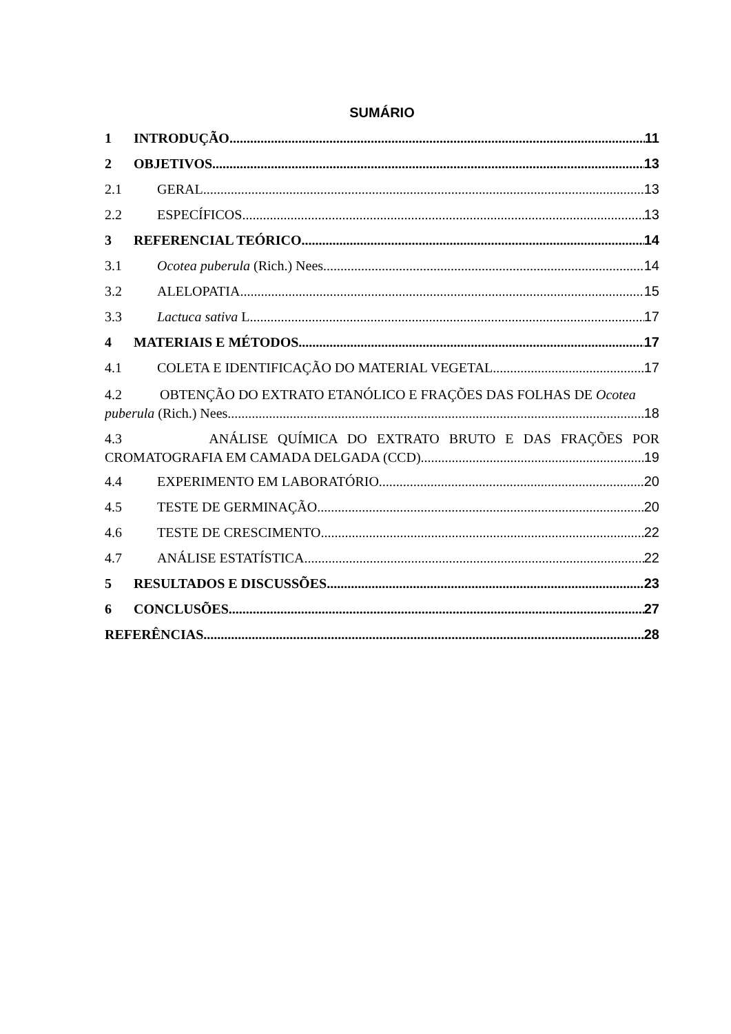SUMÁRIO
1 INTRODUÇÃO 11
2 OBJETIVOS 13
2.1 GERAL 13
2.2 ESPECÍFICOS 13
3 REFERENCIAL TEÓRICO 14
3.1 Ocotea puberula (Rich.) Nees 14
3.2 ALELOPATIA 15
3.3 Lactuca sativa L. 17
4 MATERIAIS E MÉTODOS 17
4.1 COLETA E IDENTIFICAÇÃO DO MATERIAL VEGETAL 17
4.2 OBTENÇÃO DO EXTRATO ETANÓLICO E FRAÇÕES DAS FOLHAS DE Ocotea
puberula (Rich.) Nees 18
4.3 ANÁLISE QUÍMICA DO EXTRATO BRUTO E DAS FRAÇÕES POR
CROMATOGRAFIA EM CAMADA DELGADA (CCD) 19
4.4 EXPERIMENTO EM LABORATÓRIO 20
4.5 TESTE DE GERMINAÇÃO 20
4.6 TESTE DE CRESCIMENTO 22
4.7 ANÁLISE ESTATÍSTICA 22
5 RESULTADOS E DISCUSSÕES 23
6 CONCLUSÕES 27
REFERÊNCIAS 28